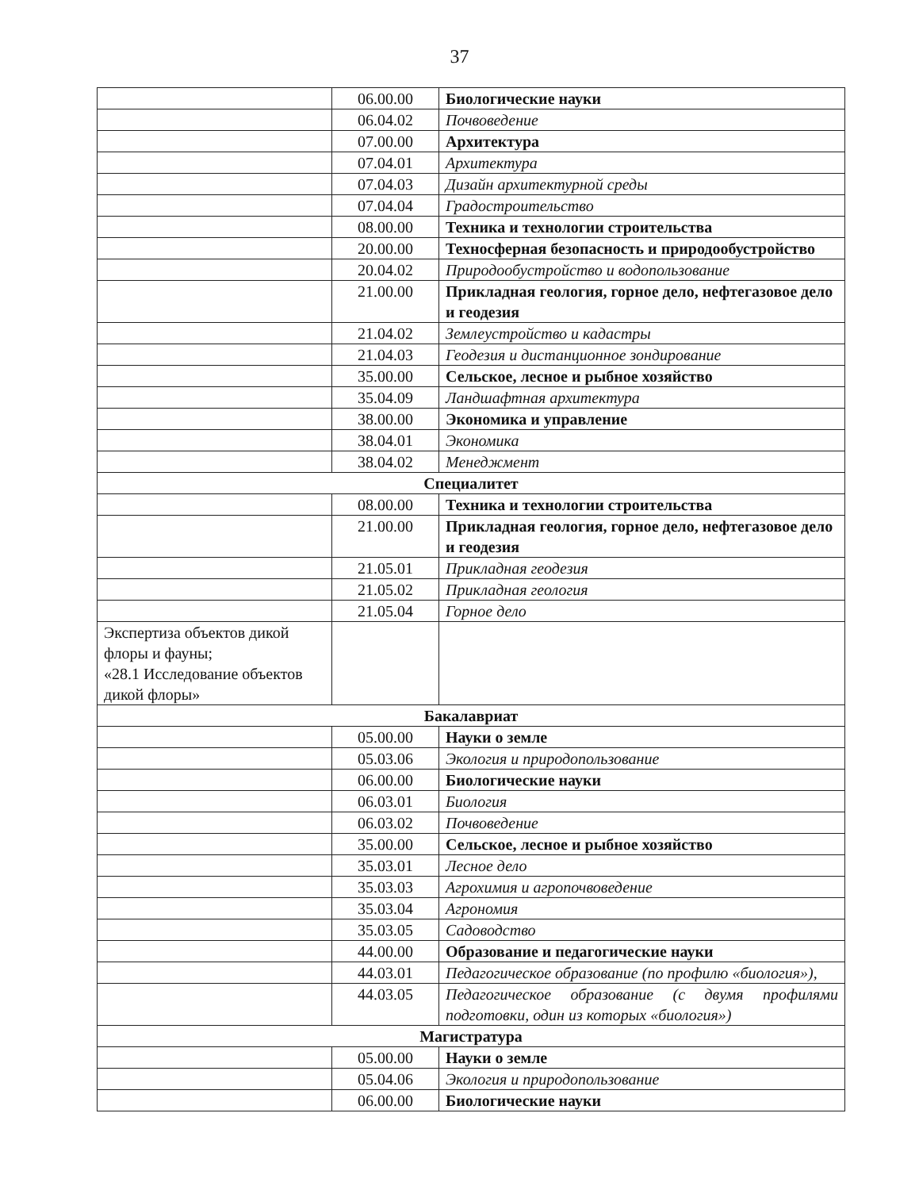37
| | 06.00.00 | Биологические науки |
| | 06.04.02 | Почвоведение |
| | 07.00.00 | Архитектура |
| | 07.04.01 | Архитектура |
| | 07.04.03 | Дизайн архитектурной среды |
| | 07.04.04 | Градостроительство |
| | 08.00.00 | Техника и технологии строительства |
| | 20.00.00 | Техносферная безопасность и природообустройство |
| | 20.04.02 | Природообустройство и водопользование |
| | 21.00.00 | Прикладная геология, горное дело, нефтегазовое дело и геодезия |
| | 21.04.02 | Землеустройство и кадастры |
| | 21.04.03 | Геодезия и дистанционное зондирование |
| | 35.00.00 | Сельское, лесное и рыбное хозяйство |
| | 35.04.09 | Ландшафтная архитектура |
| | 38.00.00 | Экономика и управление |
| | 38.04.01 | Экономика |
| | 38.04.02 | Менеджмент |
| Специалитет | | |
| | 08.00.00 | Техника и технологии строительства |
| | 21.00.00 | Прикладная геология, горное дело, нефтегазовое дело и геодезия |
| | 21.05.01 | Прикладная геодезия |
| | 21.05.02 | Прикладная геология |
| | 21.05.04 | Горное дело |
| Экспертиза объектов дикой флоры и фауны; «28.1 Исследование объектов дикой флоры» | | |
| Бакалавриат | | |
| | 05.00.00 | Науки о земле |
| | 05.03.06 | Экология и природопользование |
| | 06.00.00 | Биологические науки |
| | 06.03.01 | Биология |
| | 06.03.02 | Почвоведение |
| | 35.00.00 | Сельское, лесное и рыбное хозяйство |
| | 35.03.01 | Лесное дело |
| | 35.03.03 | Агрохимия и агропочвоведение |
| | 35.03.04 | Агрономия |
| | 35.03.05 | Садоводство |
| | 44.00.00 | Образование и педагогические науки |
| | 44.03.01 | Педагогическое образование (по профилю «биология»), |
| | 44.03.05 | Педагогическое образование (с двумя профилями подготовки, один из которых «биология») |
| Магистратура | | |
| | 05.00.00 | Науки о земле |
| | 05.04.06 | Экология и природопользование |
| | 06.00.00 | Биологические науки |